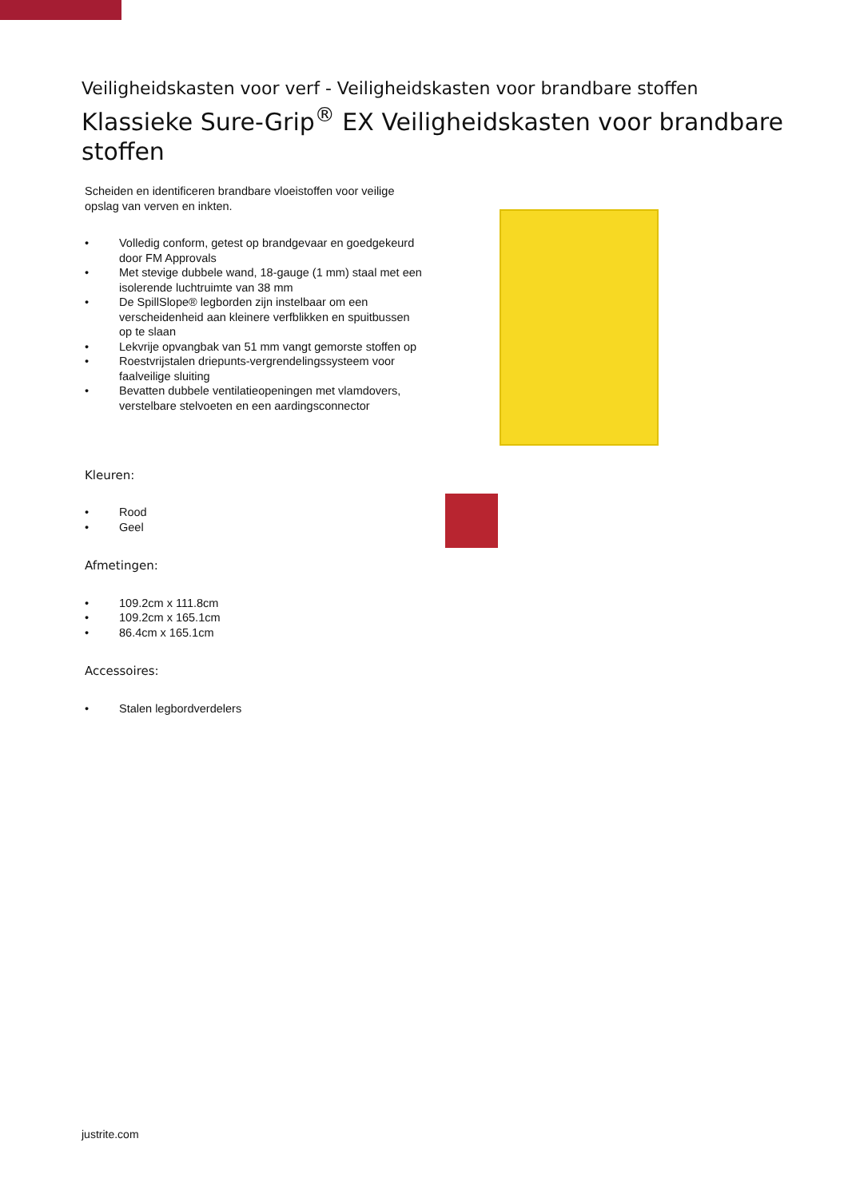Veiligheidskasten voor verf - Veiligheidskasten voor brandbare stoffen
Klassieke Sure-Grip<sup>®</sup> EX Veiligheidskasten voor brandbare stoffen
Scheiden en identificeren brandbare vloeistoffen voor veilige opslag van verven en inkten.
• Volledig conform, getest op brandgevaar en goedgekeurd door FM Approvals
• Met stevige dubbele wand, 18-gauge (1 mm) staal met een isolerende luchtruimte van 38 mm
• De SpillSlope® legborden zijn instelbaar om een verscheidenheid aan kleinere verfblikken en spuitbussen op te slaan
• Lekvrije opvangbak van 51 mm vangt gemorste stoffen op
• Roestvrijstalen driepunts-vergrendelingssysteem voor faalveilige sluiting
• Bevatten dubbele ventilatieopeningen met vlamdovers, verstelbare stelvoeten en een aardingsconnector
Kleuren:
• Rood
• Geel
Afmetingen:
• 109.2cm x 111.8cm
• 109.2cm x 165.1cm
• 86.4cm x 165.1cm
Accessoires:
• Stalen legbordverdelers
justrite.com